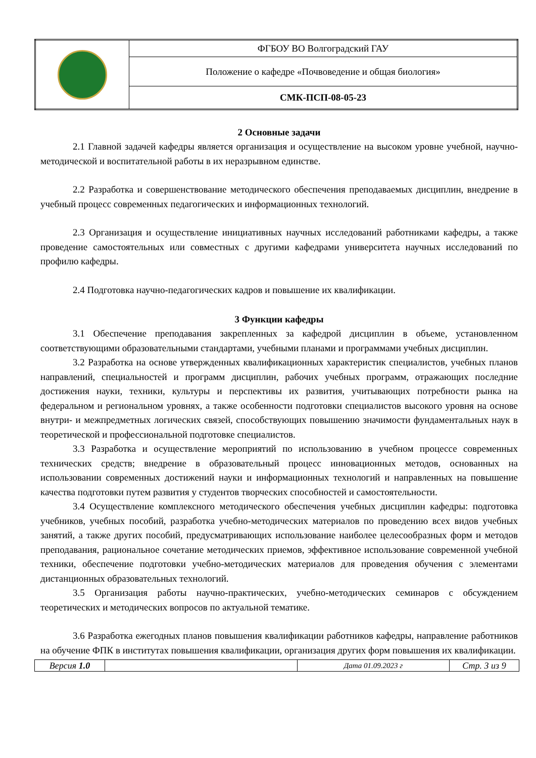| | ФГБОУ ВО Волгоградский ГАУ |
| | Положение о кафедре «Почвоведение и общая биология» |
| | СМК-ПСП-08-05-23 |
2 Основные задачи
2.1 Главной задачей кафедры является организация и осуществление на высоком уровне учебной, научно-методической и воспитательной работы в их неразрывном единстве.
2.2 Разработка и совершенствование методического обеспечения преподаваемых дисциплин, внедрение в учебный процесс современных педагогических и информационных технологий.
2.3 Организация и осуществление инициативных научных исследований работниками кафедры, а также проведение самостоятельных или совместных с другими кафедрами университета научных исследований по профилю кафедры.
2.4 Подготовка научно-педагогических кадров и повышение их квалификации.
3 Функции кафедры
3.1 Обеспечение преподавания закрепленных за кафедрой дисциплин в объеме, установленном соответствующими образовательными стандартами, учебными планами и программами учебных дисциплин.
3.2 Разработка на основе утвержденных квалификационных характеристик специалистов, учебных планов направлений, специальностей и программ дисциплин, рабочих учебных программ, отражающих последние достижения науки, техники, культуры и перспективы их развития, учитывающих потребности рынка на федеральном и региональном уровнях, а также особенности подготовки специалистов высокого уровня на основе внутри- и межпредметных логических связей, способствующих повышению значимости фундаментальных наук в теоретической и профессиональной подготовке специалистов.
3.3 Разработка и осуществление мероприятий по использованию в учебном процессе современных технических средств; внедрение в образовательный процесс инновационных методов, основанных на использовании современных достижений науки и информационных технологий и направленных на повышение качества подготовки путем развития у студентов творческих способностей и самостоятельности.
3.4 Осуществление комплексного методического обеспечения учебных дисциплин кафедры: подготовка учебников, учебных пособий, разработка учебно-методических материалов по проведению всех видов учебных занятий, а также других пособий, предусматривающих использование наиболее целесообразных форм и методов преподавания, рациональное сочетание методических приемов, эффективное использование современной учебной техники, обеспечение подготовки учебно-методических материалов для проведения обучения с элементами дистанционных образовательных технологий.
3.5 Организация работы научно-практических, учебно-методических семинаров с обсуждением теоретических и методических вопросов по актуальной тематике.
3.6 Разработка ежегодных планов повышения квалификации работников кафедры, направление работников на обучение ФПК в институтах повышения квалификации, организация других форм повышения их квалификации.
| Версия 1.0 | | Дата 01.09.2023 г | Стр. 3 из 9 |